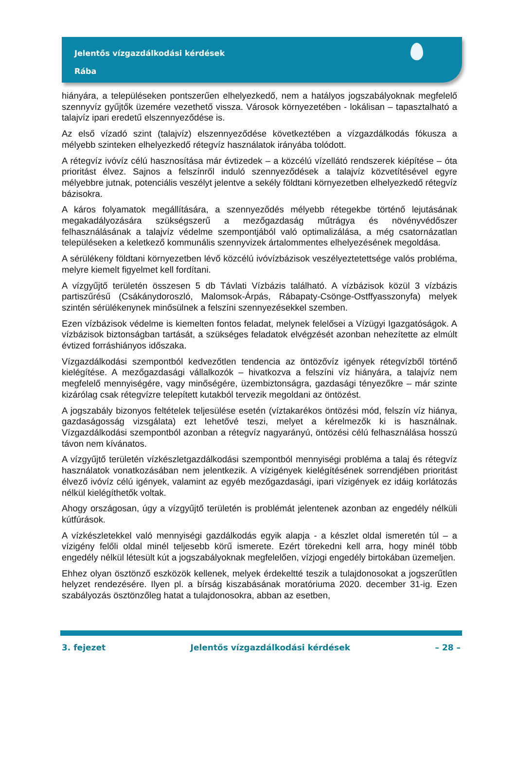Jelentős vízgazdálkodási kérdések
Rába
hiányára, a településeken pontszerűen elhelyezkedő, nem a hatályos jogszabályoknak megfelelő szennyvíz gyűjtők üzemére vezethető vissza. Városok környezetében - lokálisan – tapasztalható a talajvíz ipari eredetű elszennyeződése is.
Az első vízadó szint (talajvíz) elszennyeződése következtében a vízgazdálkodás fókusza a mélyebb szinteken elhelyezkedő rétegvíz használatok irányába tolódott.
A rétegvíz ivóvíz célú hasznosítása már évtizedek – a közcélú vízellátó rendszerek kiépítése – óta prioritást élvez. Sajnos a felszínről induló szennyeződések a talajvíz közvetítésével egyre mélyebbre jutnak, potenciális veszélyt jelentve a sekély földtani környezetben elhelyezkedő rétegvíz bázisokra.
A káros folyamatok megállítására, a szennyeződés mélyebb rétegekbe történő lejutásának megakadályozására szükségszerű a mezőgazdaság műtrágya és növényvédőszer felhasználásának a talajvíz védelme szempontjából való optimalizálása, a még csatornázatlan településeken a keletkező kommunális szennyvizek ártalommentes elhelyezésének megoldása.
A sérülékeny földtani környezetben lévő közcélú ivóvízbázisok veszélyeztetettsége valós probléma, melyre kiemelt figyelmet kell fordítani.
A vízgyűjtő területén összesen 5 db Távlati Vízbázis található. A vízbázisok közül 3 vízbázis partiszűrésű (Csákánydoroszló, Malomsok-Árpás, Rábapaty-Csönge-Ostffyasszonyfa) melyek szintén sérülékenynek minősülnek a felszíni szennyezésekkel szemben.
Ezen vízbázisok védelme is kiemelten fontos feladat, melynek felelősei a Vízügyi Igazgatóságok. A vízbázisok biztonságban tartását, a szükséges feladatok elvégzését azonban nehezítette az elmúlt évtized forráshiányos időszaka.
Vízgazdálkodási szempontból kedvezőtlen tendencia az öntözővíz igények rétegvízből történő kielégítése. A mezőgazdasági vállalkozók – hivatkozva a felszíni víz hiányára, a talajvíz nem megfelelő mennyiségére, vagy minőségére, üzembiztonságra, gazdasági tényezőkre – már szinte kizárólag csak rétegvízre telepített kutakból tervezik megoldani az öntözést.
A jogszabály bizonyos feltételek teljesülése esetén (víztakarékos öntözési mód, felszín víz hiánya, gazdaságosság vizsgálata) ezt lehetővé teszi, melyet a kérelmezők ki is használnak. Vízgazdálkodási szempontból azonban a rétegvíz nagyarányú, öntözési célú felhasználása hosszú távon nem kívánatos.
A vízgyűjtő területén vízkészletgazdálkodási szempontból mennyiségi probléma a talaj és rétegvíz használatok vonatkozásában nem jelentkezik. A vízigények kielégítésének sorrendjében prioritást élvező ivóvíz célú igények, valamint az egyéb mezőgazdasági, ipari vízigények ez idáig korlátozás nélkül kielégíthetők voltak.
Ahogy országosan, úgy a vízgyűjtő területén is problémát jelentenek azonban az engedély nélküli kútfúrások.
A vízkészletekkel való mennyiségi gazdálkodás egyik alapja - a készlet oldal ismeretén túl – a vízigény felőli oldal minél teljesebb körű ismerete. Ezért törekedni kell arra, hogy minél több engedély nélkül létesült kút a jogszabályoknak megfelelően, vízjogi engedély birtokában üzemeljen.
Ehhez olyan ösztönző eszközök kellenek, melyek érdekeltté teszik a tulajdonosokat a jogszerűtlen helyzet rendezésére. Ilyen pl. a bírság kiszabásának moratóriuma 2020. december 31-ig. Ezen szabályozás ösztönzőleg hatat a tulajdonosokra, abban az esetben,
3. fejezet Jelentős vízgazdálkodási kérdések – 28 –